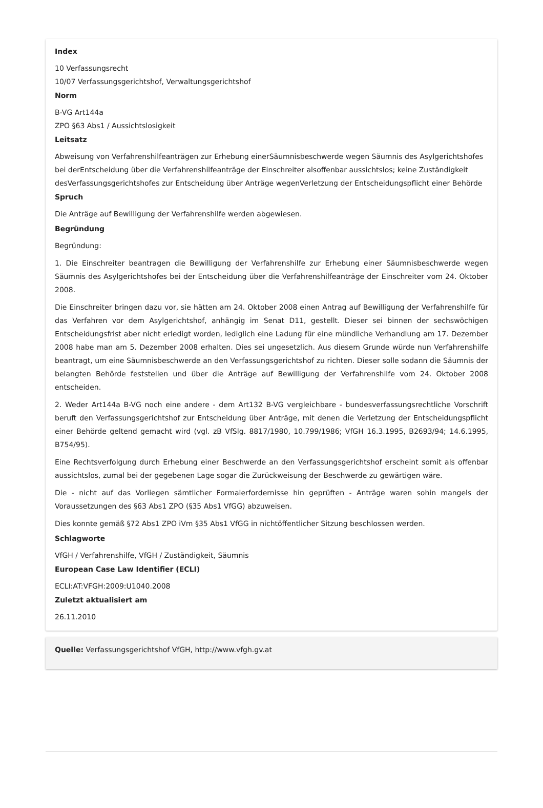Index
10 Verfassungsrecht
10/07 Verfassungsgerichtshof, Verwaltungsgerichtshof
Norm
B-VG Art144a
ZPO §63 Abs1 / Aussichtslosigkeit
Leitsatz
Abweisung von Verfahrenshilfeanträgen zur Erhebung einerSäumnisbeschwerde wegen Säumnis des Asylgerichtshofes bei derEntscheidung über die Verfahrenshilfeanträge der Einschreiter alsoffenbar aussichtslos; keine Zuständigkeit desVerfassungsgerichtshofes zur Entscheidung über Anträge wegenVerletzung der Entscheidungspflicht einer Behörde
Spruch
Die Anträge auf Bewilligung der Verfahrenshilfe werden abgewiesen.
Begründung
Begründung:
1. Die Einschreiter beantragen die Bewilligung der Verfahrenshilfe zur Erhebung einer Säumnisbeschwerde wegen Säumnis des Asylgerichtshofes bei der Entscheidung über die Verfahrenshilfeanträge der Einschreiter vom 24. Oktober 2008.
Die Einschreiter bringen dazu vor, sie hätten am 24. Oktober 2008 einen Antrag auf Bewilligung der Verfahrenshilfe für das Verfahren vor dem Asylgerichtshof, anhängig im Senat D11, gestellt. Dieser sei binnen der sechswöchigen Entscheidungsfrist aber nicht erledigt worden, lediglich eine Ladung für eine mündliche Verhandlung am 17. Dezember 2008 habe man am 5. Dezember 2008 erhalten. Dies sei ungesetzlich. Aus diesem Grunde würde nun Verfahrenshilfe beantragt, um eine Säumnisbeschwerde an den Verfassungsgerichtshof zu richten. Dieser solle sodann die Säumnis der belangten Behörde feststellen und über die Anträge auf Bewilligung der Verfahrenshilfe vom 24. Oktober 2008 entscheiden.
2. Weder Art144a B-VG noch eine andere - dem Art132 B-VG vergleichbare - bundesverfassungsrechtliche Vorschrift beruft den Verfassungsgerichtshof zur Entscheidung über Anträge, mit denen die Verletzung der Entscheidungspflicht einer Behörde geltend gemacht wird (vgl. zB VfSlg. 8817/1980, 10.799/1986; VfGH 16.3.1995, B2693/94; 14.6.1995, B754/95).
Eine Rechtsverfolgung durch Erhebung einer Beschwerde an den Verfassungsgerichtshof erscheint somit als offenbar aussichtslos, zumal bei der gegebenen Lage sogar die Zurückweisung der Beschwerde zu gewärtigen wäre.
Die - nicht auf das Vorliegen sämtlicher Formalerfordernisse hin geprüften - Anträge waren sohin mangels der Voraussetzungen des §63 Abs1 ZPO (§35 Abs1 VfGG) abzuweisen.
Dies konnte gemäß §72 Abs1 ZPO iVm §35 Abs1 VfGG in nichtöffentlicher Sitzung beschlossen werden.
Schlagworte
VfGH / Verfahrenshilfe, VfGH / Zuständigkeit, Säumnis
European Case Law Identifier (ECLI)
ECLI:AT:VFGH:2009:U1040.2008
Zuletzt aktualisiert am
26.11.2010
Quelle: Verfassungsgerichtshof VfGH, http://www.vfgh.gv.at